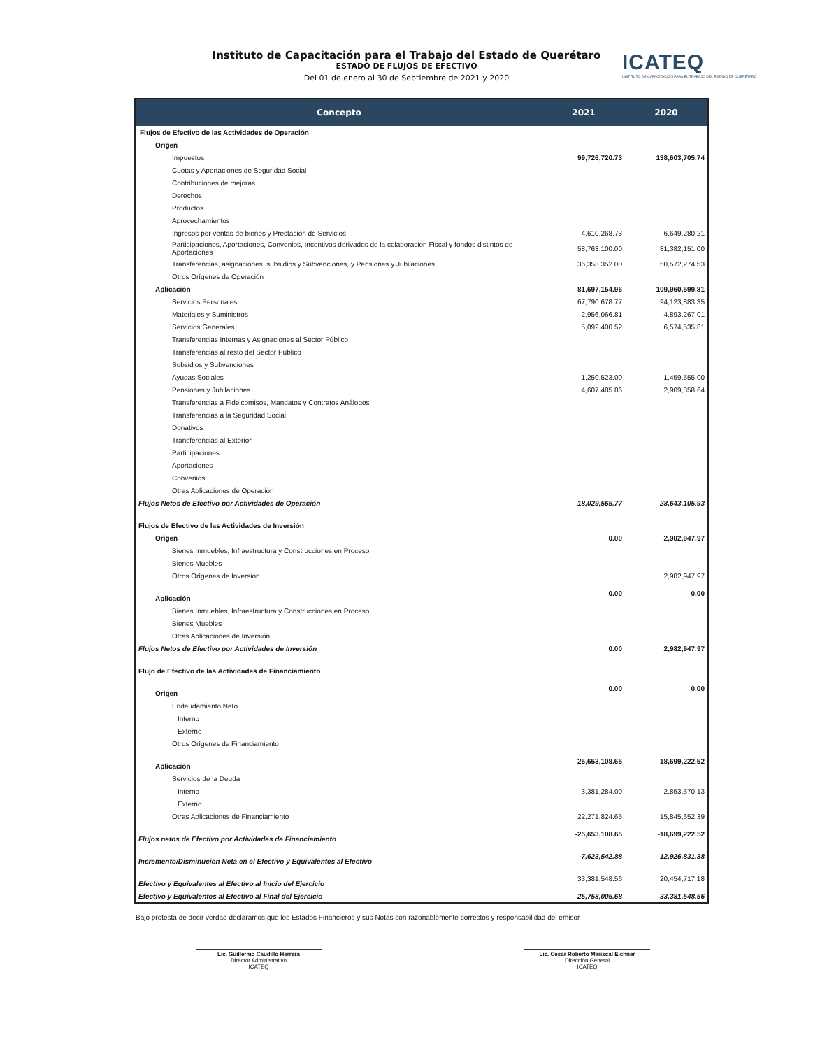Instituto de Capacitación para el Trabajo del Estado de Querétaro
ESTADO DE FLUJOS DE EFECTIVO
Del 01 de enero al 30 de Septiembre de 2021 y 2020
ICATEQ
INSTITUTO DE CAPACITACIÓN PARA EL TRABAJO DEL ESTADO DE QUERÉTARO
| Concepto | 2021 | 2020 |
| --- | --- | --- |
| Flujos de Efectivo de las Actividades de Operación | | |
| Origen | | |
| Impuestos | 99,726,720.73 | 138,603,705.74 |
| Cuotas y Aportaciones de Seguridad Social | | |
| Contribuciones de mejoras | | |
| Derechos | | |
| Productos | | |
| Aprovechamientos | | |
| Ingresos por ventas de bienes y Prestacion de Servicios | 4,610,268.73 | 6,649,280.21 |
| Participaciones, Aportaciones, Convenios, Incentivos derivados de la colaboracion Fiscal y fondos distintos de Aportaciones | 58,763,100.00 | 81,382,151.00 |
| Transferencias, asignaciones, subsidios y Subvenciones, y Pensiones y Jubilaciones | 36,353,352.00 | 50,572,274.53 |
| Otros Orígenes de Operación | | |
| Aplicación | 81,697,154.96 | 109,960,599.81 |
| Servicios Personales | 67,790,678.77 | 94,123,883.35 |
| Materiales y Suministros | 2,956,066.81 | 4,893,267.01 |
| Servicios Generales | 5,092,400.52 | 6,574,535.81 |
| Transferencias Internas y Asignaciones al Sector Público | | |
| Transferencias al resto del Sector Público | | |
| Subsidios y Subvenciones | | |
| Ayudas Sociales | 1,250,523.00 | 1,459,555.00 |
| Pensiones y Jubilaciones | 4,607,485.86 | 2,909,358.64 |
| Transferencias a Fideicomisos, Mandatos y Contratos Análogos | | |
| Transferencias a la Seguridad Social | | |
| Donativos | | |
| Transferencias al Exterior | | |
| Participaciones | | |
| Aportaciones | | |
| Convenios | | |
| Otras Aplicaciones de Operación | | |
| Flujos Netos de Efectivo por Actividades de Operación | 18,029,565.77 | 28,643,105.93 |
| Flujos de Efectivo de las Actividades de Inversión | | |
| Origen | 0.00 | 2,982,947.97 |
| Bienes Inmuebles, Infraestructura y Construcciones en Proceso | | |
| Bienes Muebles | | |
| Otros Orígenes de Inversión | | 2,982,947.97 |
| Aplicación | 0.00 | 0.00 |
| Bienes Inmuebles, Infraestructura y Construcciones en Proceso | | |
| Bienes Muebles | | |
| Otras Aplicaciones de Inversión | | |
| Flujos Netos de Efectivo por Actividades de Inversión | 0.00 | 2,982,947.97 |
| Flujo de Efectivo de las Actividades de Financiamiento | | |
| Origen | 0.00 | 0.00 |
| Endeudamiento Neto | | |
| Interno | | |
| Externo | | |
| Otros Orígenes de Financiamiento | | |
| Aplicación | 25,653,108.65 | 18,699,222.52 |
| Servicios de la Deuda | | |
| Interno | 3,381,284.00 | 2,853,570.13 |
| Externo | | |
| Otras Aplicaciones de Financiamiento | 22,271,824.65 | 15,845,652.39 |
| Flujos netos de Efectivo por Actividades de Financiamiento | -25,653,108.65 | -18,699,222.52 |
| Incremento/Disminución Neta en el Efectivo y Equivalentes al Efectivo | -7,623,542.88 | 12,926,831.38 |
| Efectivo y Equivalentes al Efectivo al Inicio del Ejercicio | 33,381,548.56 | 20,454,717.18 |
| Efectivo y Equivalentes al Efectivo al Final del Ejercicio | 25,758,005.68 | 33,381,548.56 |
Bajo protesta de decir verdad declaramos que los Estados Financieros y sus Notas son razonablemente correctos y responsabilidad del emisor
Lic. Guillermo Caudillo Herrera
Director Administrativo
ICATEQ
Lic. Cesar Roberto Mariscal Eichner
Dirección General
ICATEQ